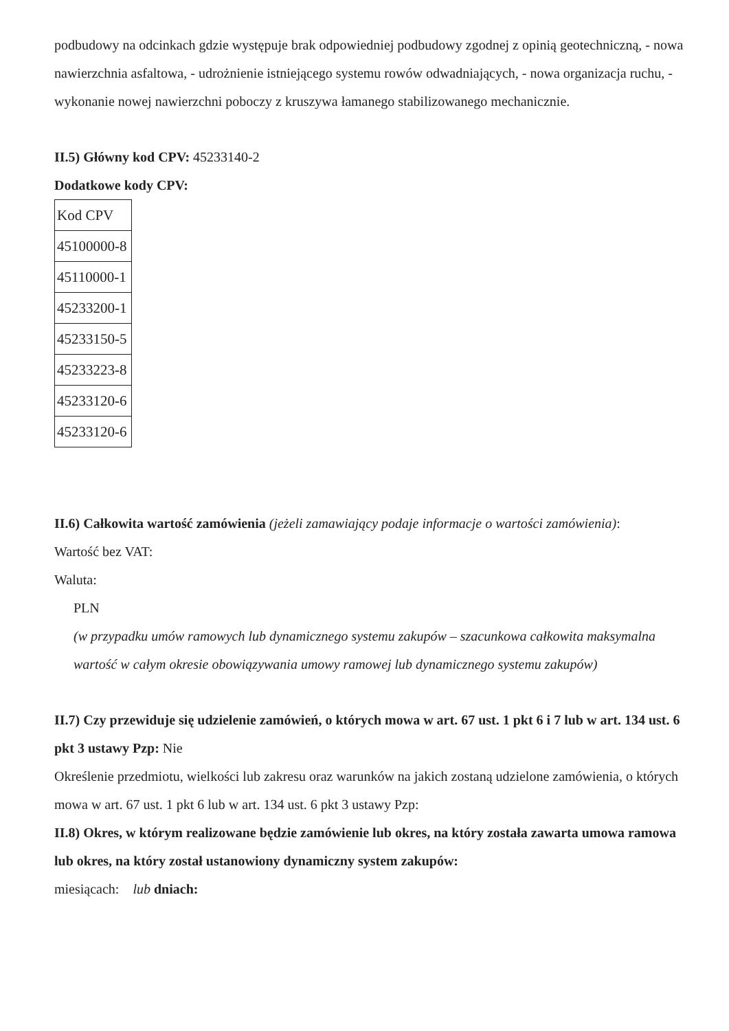podbudowy na odcinkach gdzie występuje brak odpowiedniej podbudowy zgodnej z opinią geotechniczną, - nowa nawierzchnia asfaltowa, - udrożnienie istniejącego systemu rowów odwadniających, - nowa organizacja ruchu, - wykonanie nowej nawierzchni poboczy z kruszywa łamanego stabilizowanego mechanicznie.
II.5) Główny kod CPV: 45233140-2
Dodatkowe kody CPV:
| Kod CPV |
| 45100000-8 |
| 45110000-1 |
| 45233200-1 |
| 45233150-5 |
| 45233223-8 |
| 45233120-6 |
| 45233120-6 |
II.6) Całkowita wartość zamówienia (jeżeli zamawiający podaje informacje o wartości zamówienia):
Wartość bez VAT:
Waluta:
PLN
(w przypadku umów ramowych lub dynamicznego systemu zakupów – szacunkowa całkowita maksymalna wartość w całym okresie obowiązywania umowy ramowej lub dynamicznego systemu zakupów)
II.7) Czy przewiduje się udzielenie zamówień, o których mowa w art. 67 ust. 1 pkt 6 i 7 lub w art. 134 ust. 6 pkt 3 ustawy Pzp: Nie
Określenie przedmiotu, wielkości lub zakresu oraz warunków na jakich zostaną udzielone zamówienia, o których mowa w art. 67 ust. 1 pkt 6 lub w art. 134 ust. 6 pkt 3 ustawy Pzp:
II.8) Okres, w którym realizowane będzie zamówienie lub okres, na który została zawarta umowa ramowa lub okres, na który został ustanowiony dynamiczny system zakupów:
miesiącach: lub dniach: